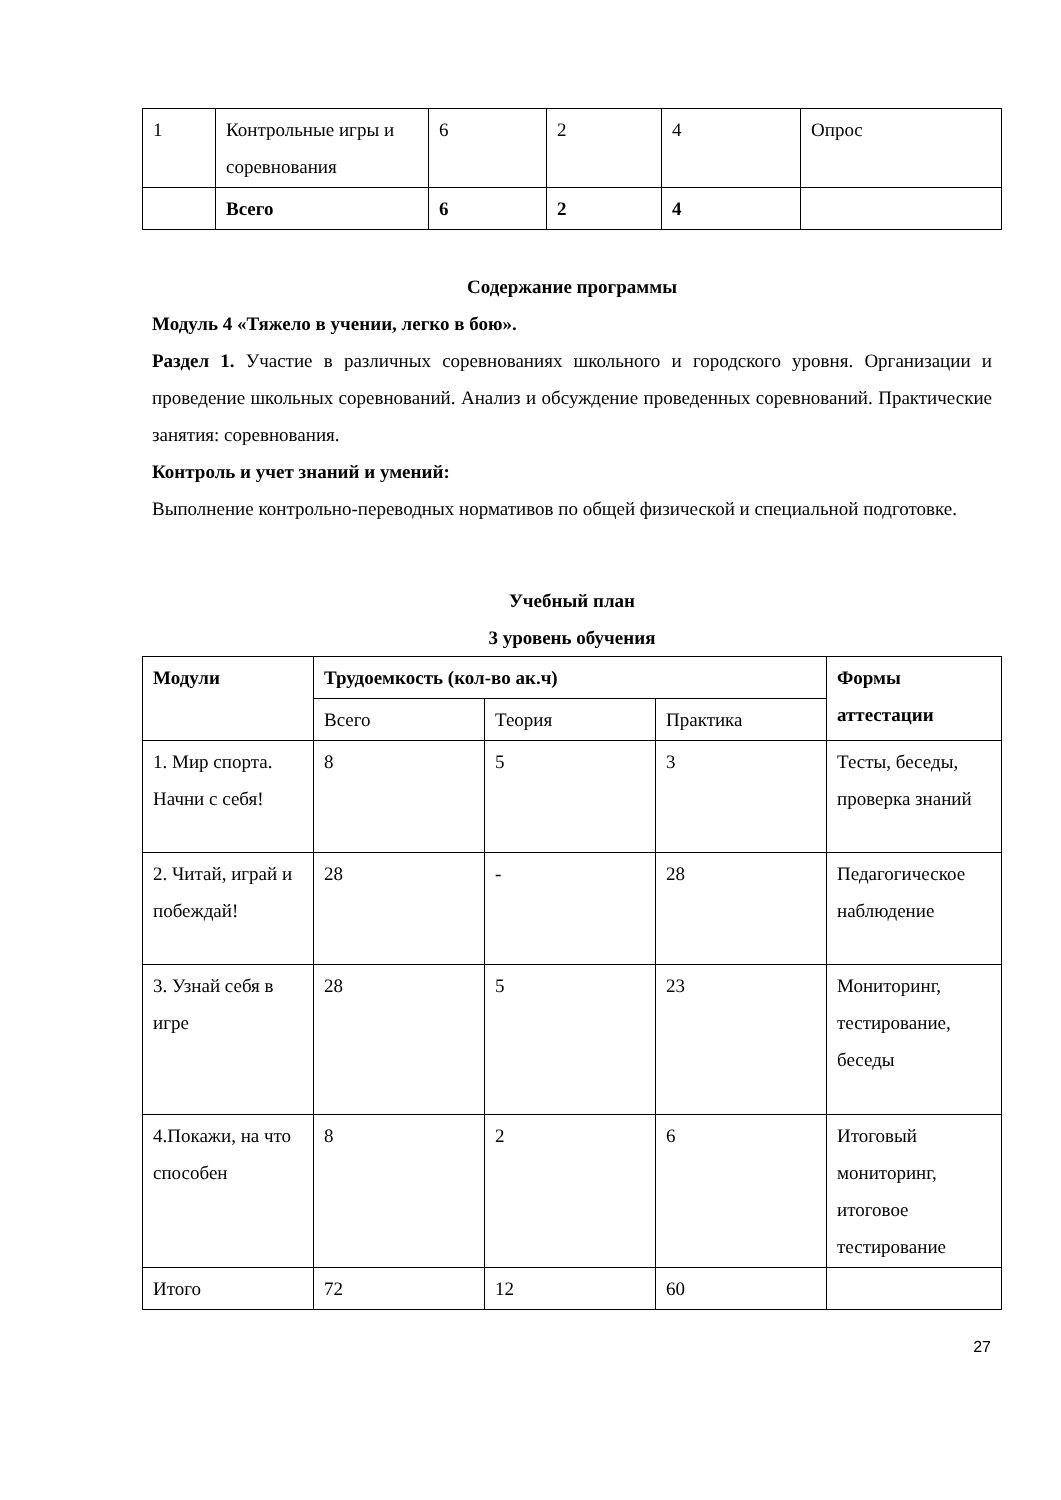| 1 | Контрольные игры и соревнования | 6 | 2 | 4 | Опрос |
| | Всего | 6 | 2 | 4 | |
Содержание программы
Модуль 4 «Тяжело в учении, легко в бою».
Раздел 1. Участие в различных соревнованиях школьного и городского уровня. Организации и проведение школьных соревнований. Анализ и обсуждение проведенных соревнований. Практические занятия: соревнования.
Контроль и учет знаний и умений:
Выполнение контрольно-переводных нормативов по общей физической и специальной подготовке.
Учебный план
3 уровень обучения
| Модули | Трудоемкость (кол-во ак.ч) | | | Формы аттестации |
| | Всего | Теория | Практика | |
| 1. Мир спорта. Начни с себя! | 8 | 5 | 3 | Тесты, беседы, проверка знаний |
| 2. Читай, играй и побеждай! | 28 | - | 28 | Педагогическое наблюдение |
| 3. Узнай себя в игре | 28 | 5 | 23 | Мониторинг, тестирование, беседы |
| 4.Покажи, на что способен | 8 | 2 | 6 | Итоговый мониторинг, итоговое тестирование |
| Итого | 72 | 12 | 60 | |
27